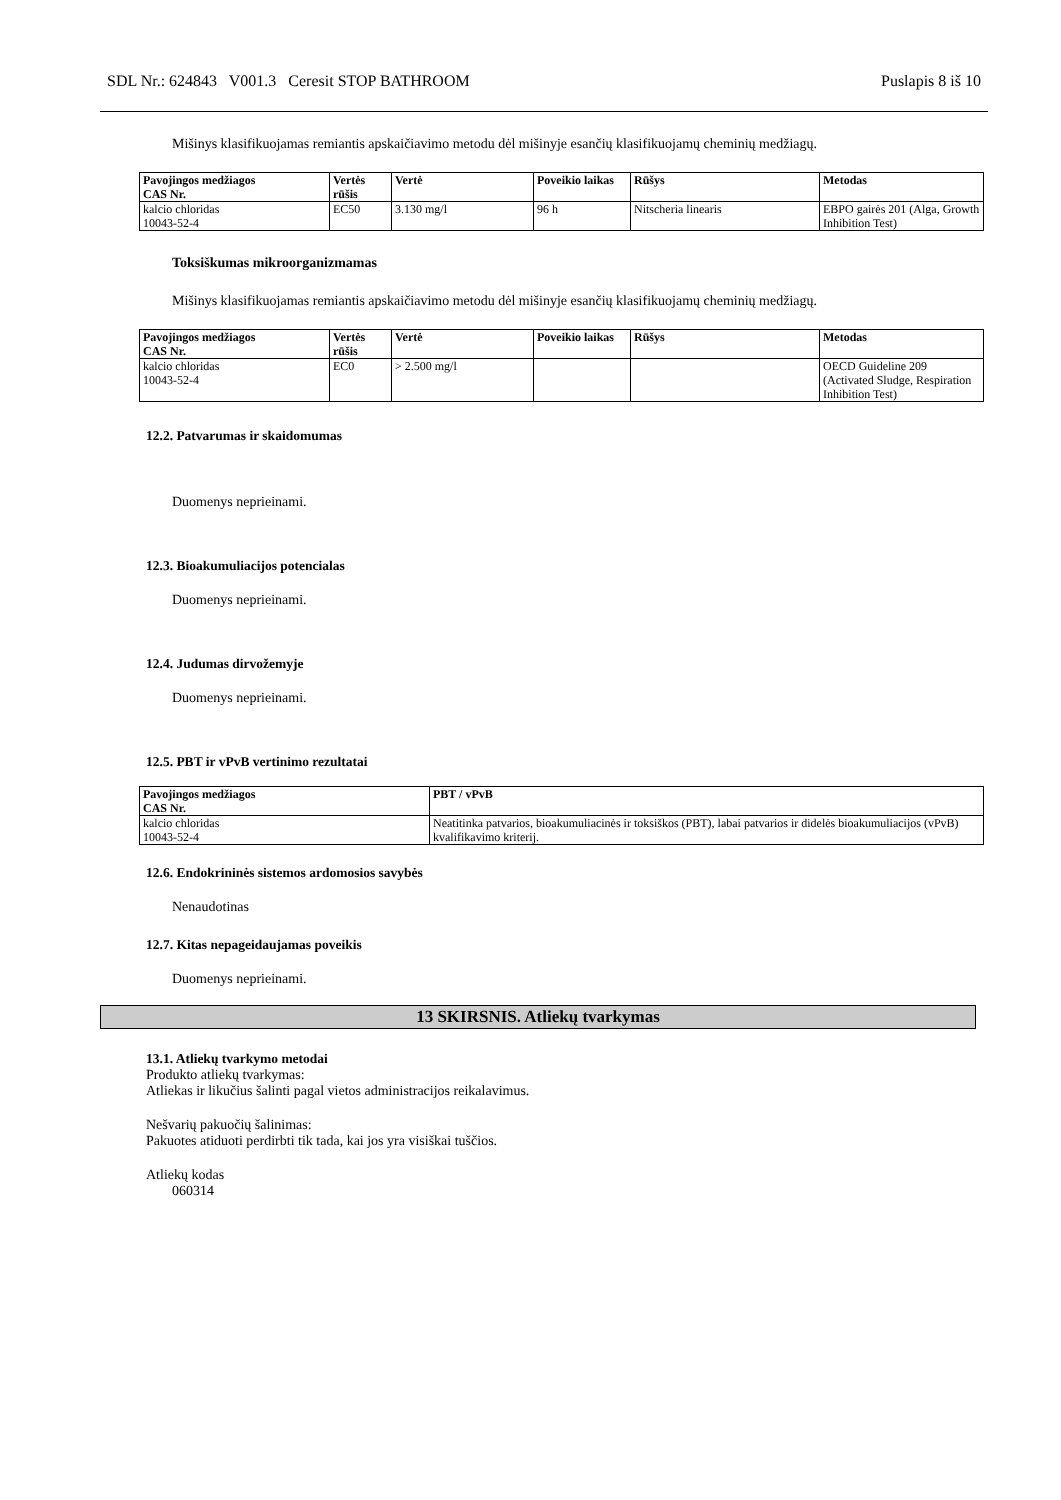SDL Nr.: 624843 V001.3 Ceresit STOP BATHROOM Puslapis 8 iš 10
Mišinys klasifikuojamas remiantis apskaičiavimo metodu dėl mišinyje esančių klasifikuojamų cheminių medžiagų.
| Pavojingos medžiagos CAS Nr. | Vertės rūšis | Vertė | Poveikio laikas | Rūšys | Metodas |
| --- | --- | --- | --- | --- | --- |
| kalcio chloridas 10043-52-4 | EC50 | 3.130 mg/l | 96 h | Nitscheria linearis | EBPO gairės 201 (Alga, Growth Inhibition Test) |
Toksiškumas mikroorganizmamas
Mišinys klasifikuojamas remiantis apskaičiavimo metodu dėl mišinyje esančių klasifikuojamų cheminių medžiagų.
| Pavojingos medžiagos CAS Nr. | Vertės rūšis | Vertė | Poveikio laikas | Rūšys | Metodas |
| --- | --- | --- | --- | --- | --- |
| kalcio chloridas 10043-52-4 | EC0 | > 2.500 mg/l | | | OECD Guideline 209 (Activated Sludge, Respiration Inhibition Test) |
12.2. Patvarumas ir skaidomumas
Duomenys neprieinami.
12.3. Bioakumuliacijos potencialas
Duomenys neprieinami.
12.4. Judumas dirvožemyje
Duomenys neprieinami.
12.5. PBT ir vPvB vertinimo rezultatai
| Pavojingos medžiagos CAS Nr. | PBT / vPvB |
| --- | --- |
| kalcio chloridas 10043-52-4 | Neatitinka patvarios, bioakumuliacinės ir toksiškos (PBT), labai patvarios ir didelės bioakumuliacijos (vPvB) kvalifikavimo kriterij. |
12.6. Endokrininės sistemos ardomosios savybės
Nenaudotinas
12.7. Kitas nepageidaujamas poveikis
Duomenys neprieinami.
13 SKIRSNIS. Atliekų tvarkymas
13.1. Atliekų tvarkymo metodai
Produkto atliekų tvarkymas:
Atliekas ir likučius šalinti pagal vietos administracijos reikalavimus.
Nešvarių pakuočių šalinimas:
Pakuotes atiduoti perdirbti tik tada, kai jos yra visiškai tuščios.
Atliekų kodas
060314